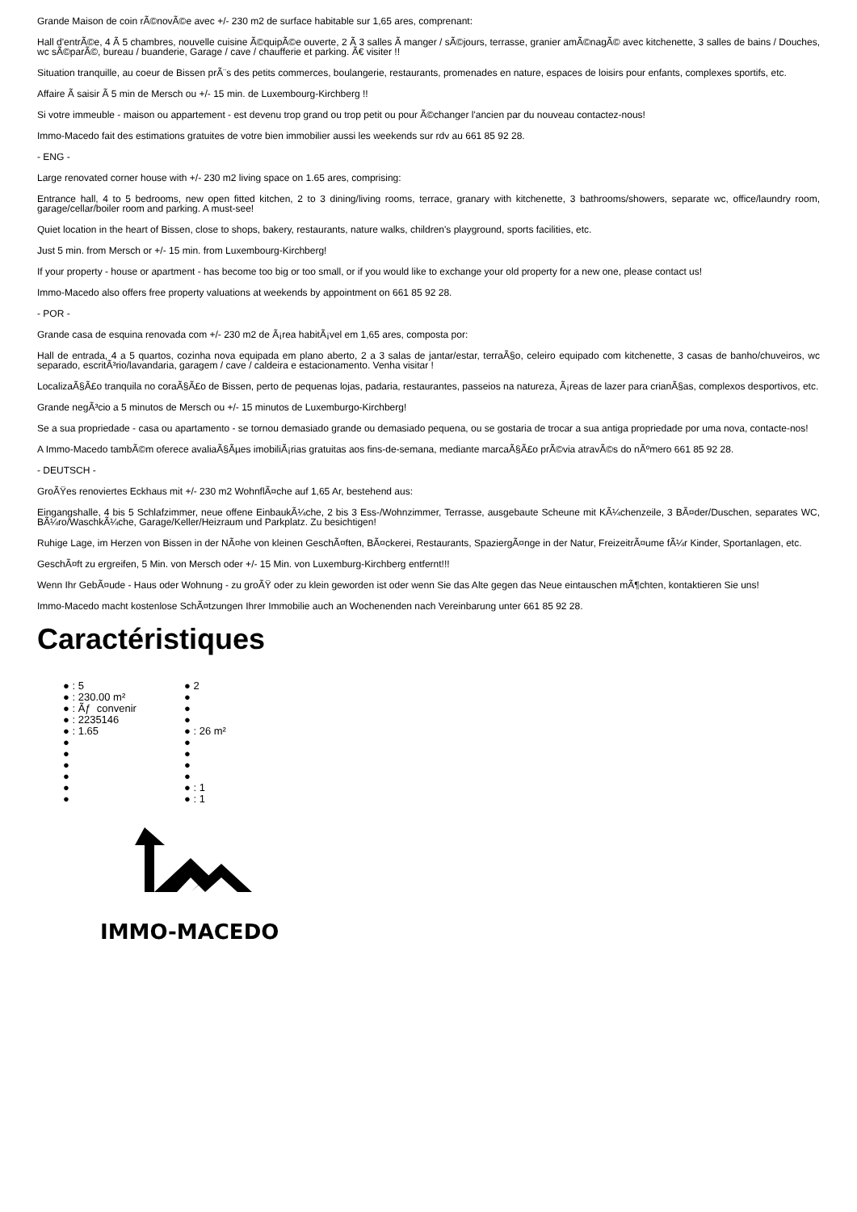Grande Maison de coin rÃ©novÃ©e avec +/- 230 m2 de surface habitable sur 1,65 ares, comprenant:
Hall d'entrÃ©e, 4 Ã 5 chambres, nouvelle cuisine Ã©quipÃ©e ouverte, 2 Ã 3 salles Ã manger / sÃ©jours, terrasse, granier amÃ©nagÃ© avec kitchenette, 3 salles de bains / Douches, wc sÃ©parÃ©, bureau / buanderie, Garage / cave / chaufferie et parking. Ã€ visiter !!
Situation tranquille, au coeur de Bissen prÃ¨s des petits commerces, boulangerie, restaurants, promenades en nature, espaces de loisirs pour enfants, complexes sportifs, etc.
Affaire Ã saisir Ã 5 min de Mersch ou +/- 15 min. de Luxembourg-Kirchberg !!
Si votre immeuble - maison ou appartement - est devenu trop grand ou trop petit ou pour Ã©changer l'ancien par du nouveau contactez-nous!
Immo-Macedo fait des estimations gratuites de votre bien immobilier aussi les weekends sur rdv au 661 85 92 28.
- ENG -
Large renovated corner house with +/- 230 m2 living space on 1.65 ares, comprising:
Entrance hall, 4 to 5 bedrooms, new open fitted kitchen, 2 to 3 dining/living rooms, terrace, granary with kitchenette, 3 bathrooms/showers, separate wc, office/laundry room, garage/cellar/boiler room and parking. A must-see!
Quiet location in the heart of Bissen, close to shops, bakery, restaurants, nature walks, children's playground, sports facilities, etc.
Just 5 min. from Mersch or +/- 15 min. from Luxembourg-Kirchberg!
If your property - house or apartment - has become too big or too small, or if you would like to exchange your old property for a new one, please contact us!
Immo-Macedo also offers free property valuations at weekends by appointment on 661 85 92 28.
- POR -
Grande casa de esquina renovada com +/- 230 m2 de Ã¡rea habitÃ¡vel em 1,65 ares, composta por:
Hall de entrada, 4 a 5 quartos, cozinha nova equipada em plano aberto, 2 a 3 salas de jantar/estar, terraÃ§o, celeiro equipado com kitchenette, 3 casas de banho/chuveiros, wc separado, escritÃ³rio/lavandaria, garagem / cave / caldeira e estacionamento. Venha visitar !
LocalizaÃ§Ã£o tranquila no coraÃ§Ã£o de Bissen, perto de pequenas lojas, padaria, restaurantes, passeios na natureza, Ã¡reas de lazer para crianÃ§as, complexos desportivos, etc.
Grande negÃ³cio a 5 minutos de Mersch ou +/- 15 minutos de Luxemburgo-Kirchberg!
Se a sua propriedade - casa ou apartamento - se tornou demasiado grande ou demasiado pequena, ou se gostaria de trocar a sua antiga propriedade por uma nova, contacte-nos!
A Immo-Macedo tambÃ©m oferece avaliaÃ§Ãµes imobiliÃ¡rias gratuitas aos fins-de-semana, mediante marcaÃ§Ã£o prÃ©via atravÃ©s do nÃºmero 661 85 92 28.
- DEUTSCH -
GroÃŸes renoviertes Eckhaus mit +/- 230 m2 WohnflÃ¤che auf 1,65 Ar, bestehend aus:
Eingangshalle, 4 bis 5 Schlafzimmer, neue offene EinbaukÃ¼che, 2 bis 3 Ess-/Wohnzimmer, Terrasse, ausgebaute Scheune mit KÃ¼chenzeile, 3 BÃ¤der/Duschen, separates WC, BÃ¼ro/WaschkÃ¼che, Garage/Keller/Heizraum und Parkplatz. Zu besichtigen!
Ruhige Lage, im Herzen von Bissen in der NÃ¤he von kleinen GeschÃ¤ften, BÃ¤ckerei, Restaurants, SpaziergÃ¤nge in der Natur, FreizeitrÃ¤ume fÃ¼r Kinder, Sportanlagen, etc.
GeschÃ¤ft zu ergreifen, 5 Min. von Mersch oder +/- 15 Min. von Luxemburg-Kirchberg entfernt!!!
Wenn Ihr GebÃ¤ude - Haus oder Wohnung - zu groÃŸ oder zu klein geworden ist oder wenn Sie das Alte gegen das Neue eintauschen mÃ¶chten, kontaktieren Sie uns!
Immo-Macedo macht kostenlose SchÃ¤tzungen Ihrer Immobilie auch an Wochenenden nach Vereinbarung unter 661 85 92 28.
Caractéristiques
● : 5
● : 230.00 m²
● : Ãƒ convenir
● : 2235146
● : 1.65
●
●
●
●
●
●
● 2
●
●
●
● : 26 m²
●
●
●
●
● : 1
● : 1
IMMO-MACEDO